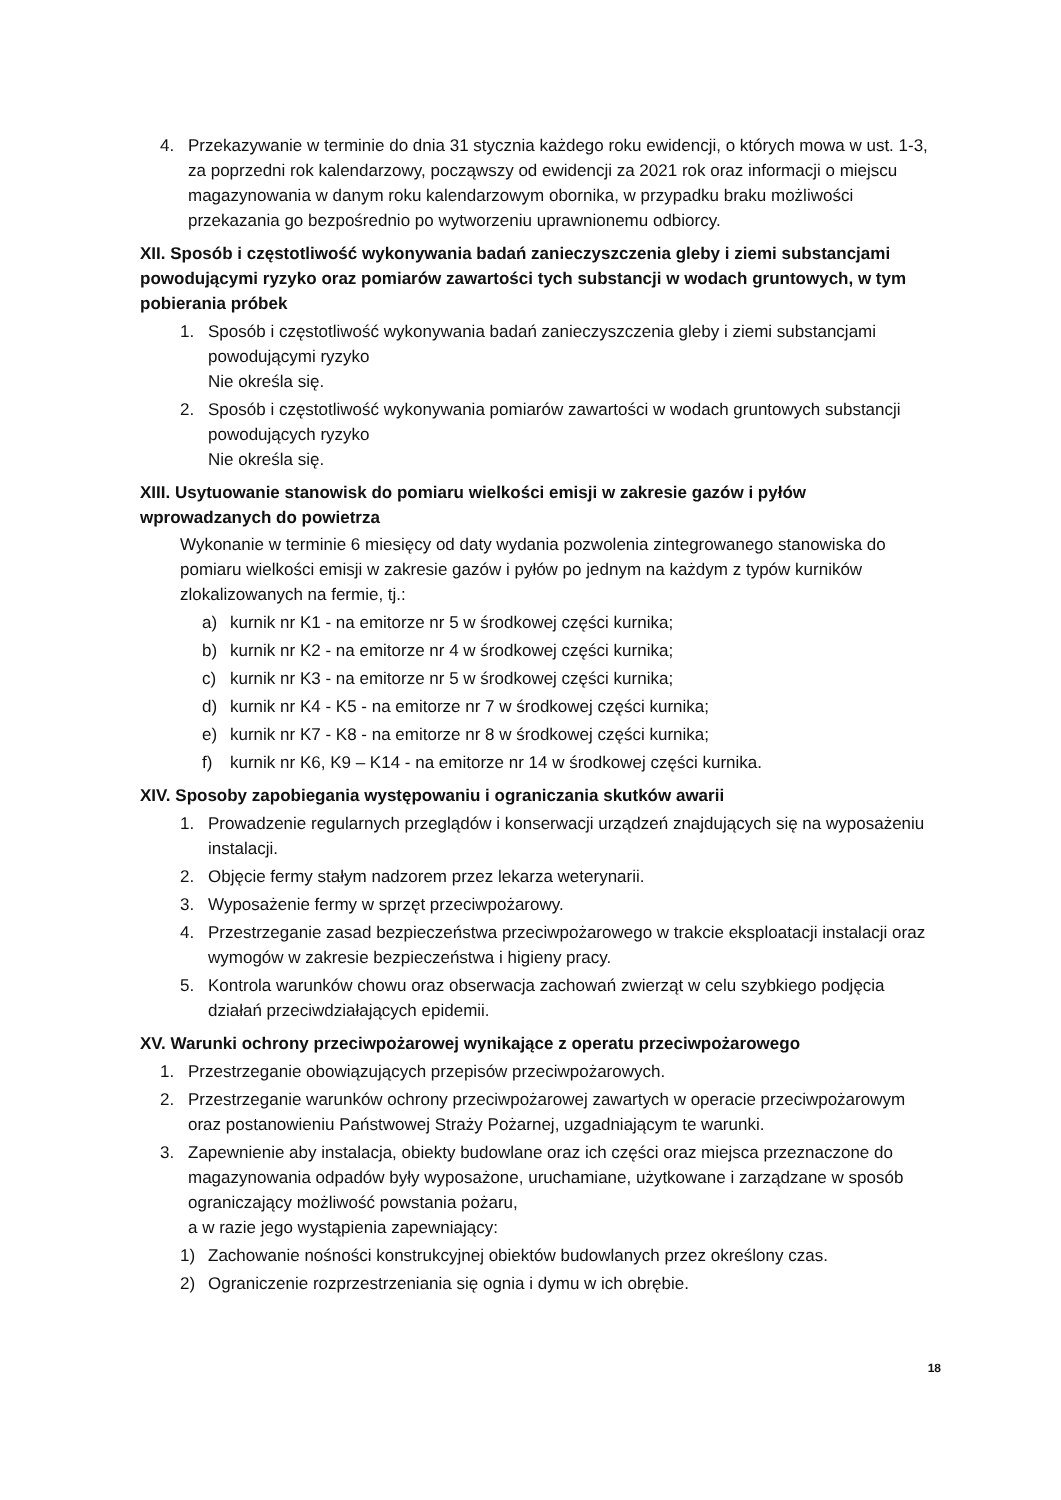4. Przekazywanie w terminie do dnia 31 stycznia każdego roku ewidencji, o których mowa w ust. 1-3, za poprzedni rok kalendarzowy, począwszy od ewidencji za 2021 rok oraz informacji o miejscu magazynowania w danym roku kalendarzowym obornika, w przypadku braku możliwości przekazania go bezpośrednio po wytworzeniu uprawnionemu odbiorcy.
XII. Sposób i częstotliwość wykonywania badań zanieczyszczenia gleby i ziemi substancjami powodującymi ryzyko oraz pomiarów zawartości tych substancji w wodach gruntowych, w tym pobierania próbek
1. Sposób i częstotliwość wykonywania badań zanieczyszczenia gleby i ziemi substancjami powodującymi ryzyko
Nie określa się.
2. Sposób i częstotliwość wykonywania pomiarów zawartości w wodach gruntowych substancji powodujących ryzyko
Nie określa się.
XIII. Usytuowanie stanowisk do pomiaru wielkości emisji w zakresie gazów i pyłów wprowadzanych do powietrza
Wykonanie w terminie 6 miesięcy od daty wydania pozwolenia zintegrowanego stanowiska do pomiaru wielkości emisji w zakresie gazów i pyłów po jednym na każdym z typów kurników zlokalizowanych na fermie, tj.:
a) kurnik nr K1 - na emitorze nr 5 w środkowej części kurnika;
b) kurnik nr K2 - na emitorze nr 4 w środkowej części kurnika;
c) kurnik nr K3 - na emitorze nr 5 w środkowej części kurnika;
d) kurnik nr K4 - K5 - na emitorze nr 7 w środkowej części kurnika;
e) kurnik nr K7 - K8 - na emitorze nr 8 w środkowej części kurnika;
f) kurnik nr K6, K9 – K14 - na emitorze nr 14 w środkowej części kurnika.
XIV. Sposoby zapobiegania występowaniu i ograniczania skutków awarii
1. Prowadzenie regularnych przeglądów i konserwacji urządzeń znajdujących się na wyposażeniu instalacji.
2. Objęcie fermy stałym nadzorem przez lekarza weterynarii.
3. Wyposażenie fermy w sprzęt przeciwpożarowy.
4. Przestrzeganie zasad bezpieczeństwa przeciwpożarowego w trakcie eksploatacji instalacji oraz wymogów w zakresie bezpieczeństwa i higieny pracy.
5. Kontrola warunków chowu oraz obserwacja zachowań zwierząt w celu szybkiego podjęcia działań przeciwdziałających epidemii.
XV. Warunki ochrony przeciwpożarowej wynikające z operatu przeciwpożarowego
1. Przestrzeganie obowiązujących przepisów przeciwpożarowych.
2. Przestrzeganie warunków ochrony przeciwpożarowej zawartych w operacie przeciwpożarowym oraz postanowieniu Państwowej Straży Pożarnej, uzgadniającym te warunki.
3. Zapewnienie aby instalacja, obiekty budowlane oraz ich części oraz miejsca przeznaczone do magazynowania odpadów były wyposażone, uruchamiane, użytkowane i zarządzane w sposób ograniczający możliwość powstania pożaru,
a w razie jego wystąpienia zapewniający:
1) Zachowanie nośności konstrukcyjnej obiektów budowlanych przez określony czas.
2) Ograniczenie rozprzestrzeniania się ognia i dymu w ich obrębie.
18